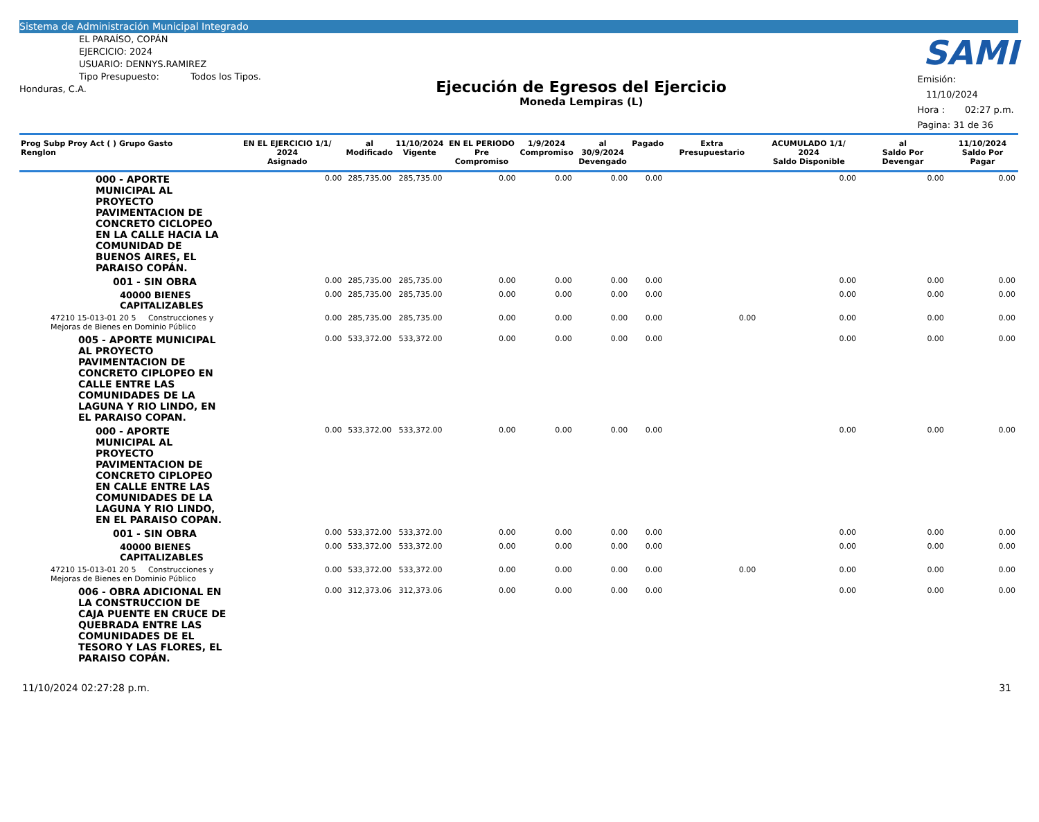Sistema de Administración Municipal Integrado
EL PARAÍSO, COPÁN
EJERCICIO: 2024
USUARIO: DENNYS.RAMIREZ
Tipo Presupuesto: Todos los Tipos.
Honduras, C.A.
Ejecución de Egresos del Ejercicio
Moneda Lempiras (L)
SAMI
Emisión: 11/10/2024
Hora : 02:27 p.m.
Pagina: 31 de 36
| Prog Subp Proy Act ( ) Grupo Gasto Renglon | EN EL EJERCICIO 1/1/ 2024 Asignado | al Modificado | 11/10/2024 Vigente | EN EL PERIODO Pre Compromiso | 1/9/2024 Compromiso | al 30/9/2024 Devengado | Pagado | Extra Presupuestario | ACUMULADO 1/1/ 2024 Saldo Disponible | al Saldo Por Devengar | 11/10/2024 Saldo Por Pagar |
| --- | --- | --- | --- | --- | --- | --- | --- | --- | --- | --- | --- |
| 000 - APORTE MUNICIPAL AL PROYECTO PAVIMENTACION DE CONCRETO CICLOPEO EN LA CALLE HACIA LA COMUNIDAD DE BUENOS AIRES, EL PARAISO COPÁN. | 0.00 | 285,735.00 | 285,735.00 | 0.00 | 0.00 | 0.00 | 0.00 | | 0.00 | 0.00 | 0.00 |
| 001 - SIN OBRA | 0.00 | 285,735.00 | 285,735.00 | 0.00 | 0.00 | 0.00 | 0.00 | | 0.00 | 0.00 | 0.00 |
| 40000 BIENES CAPITALIZABLES | 0.00 | 285,735.00 | 285,735.00 | 0.00 | 0.00 | 0.00 | 0.00 | | 0.00 | 0.00 | 0.00 |
| 47210 15-013-01 20 5 Construcciones y Mejoras de Bienes en Dominio Público | 0.00 | 285,735.00 | 285,735.00 | 0.00 | 0.00 | 0.00 | 0.00 | 0.00 | 0.00 | 0.00 | 0.00 |
| 005 - APORTE MUNICIPAL AL PROYECTO PAVIMENTACION DE CONCRETO CIPLOPEO EN CALLE ENTRE LAS COMUNIDADES DE LA LAGUNA Y RIO LINDO, EN EL PARAISO COPAN. | 0.00 | 533,372.00 | 533,372.00 | 0.00 | 0.00 | 0.00 | 0.00 | | 0.00 | 0.00 | 0.00 |
| 000 - APORTE MUNICIPAL AL PROYECTO PAVIMENTACION DE CONCRETO CIPLOPEO EN CALLE ENTRE LAS COMUNIDADES DE LA LAGUNA Y RIO LINDO, EN EL PARAISO COPAN. | 0.00 | 533,372.00 | 533,372.00 | 0.00 | 0.00 | 0.00 | 0.00 | | 0.00 | 0.00 | 0.00 |
| 001 - SIN OBRA | 0.00 | 533,372.00 | 533,372.00 | 0.00 | 0.00 | 0.00 | 0.00 | | 0.00 | 0.00 | 0.00 |
| 40000 BIENES CAPITALIZABLES | 0.00 | 533,372.00 | 533,372.00 | 0.00 | 0.00 | 0.00 | 0.00 | | 0.00 | 0.00 | 0.00 |
| 47210 15-013-01 20 5 Construcciones y Mejoras de Bienes en Dominio Público | 0.00 | 533,372.00 | 533,372.00 | 0.00 | 0.00 | 0.00 | 0.00 | 0.00 | 0.00 | 0.00 | 0.00 |
| 006 - OBRA ADICIONAL EN LA CONSTRUCCION DE CAJA PUENTE EN CRUCE DE QUEBRADA ENTRE LAS COMUNIDADES DE EL TESORO Y LAS FLORES, EL PARAISO COPÁN. | 0.00 | 312,373.06 | 312,373.06 | 0.00 | 0.00 | 0.00 | 0.00 | | 0.00 | 0.00 | 0.00 |
11/10/2024 02:27:28 p.m. 31